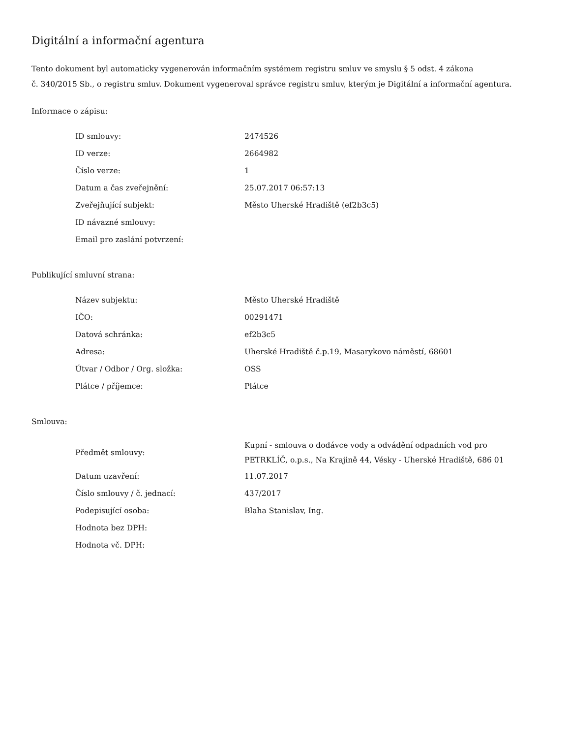Digitální a informační agentura
Tento dokument byl automaticky vygenerován informačním systémem registru smluv ve smyslu § 5 odst. 4 zákona
č. 340/2015 Sb., o registru smluv. Dokument vygeneroval správce registru smluv, kterým je Digitální a informační agentura.
Informace o zápisu:
| ID smlouvy: | 2474526 |
| ID verze: | 2664982 |
| Číslo verze: | 1 |
| Datum a čas zveřejnění: | 25.07.2017 06:57:13 |
| Zveřejňující subjekt: | Město Uherské Hradiště (ef2b3c5) |
| ID návazné smlouvy: | |
| Email pro zaslání potvrzení: | |
Publikující smluvní strana:
| Název subjektu: | Město Uherské Hradiště |
| IČO: | 00291471 |
| Datová schránka: | ef2b3c5 |
| Adresa: | Uherské Hradiště č.p.19, Masarykovo náměstí, 68601 |
| Útvar / Odbor / Org. složka: | OSS |
| Plátce / příjemce: | Plátce |
Smlouva:
| Předmět smlouvy: | Kupní - smlouva o dodávce vody a odvádění odpadních vod pro PETRKLÍČ, o.p.s., Na Krajině 44, Vésky - Uherské Hradiště, 686 01 |
| Datum uzavření: | 11.07.2017 |
| Číslo smlouvy / č. jednací: | 437/2017 |
| Podepisující osoba: | Blaha Stanislav, Ing. |
| Hodnota bez DPH: | |
| Hodnota vč. DPH: | |